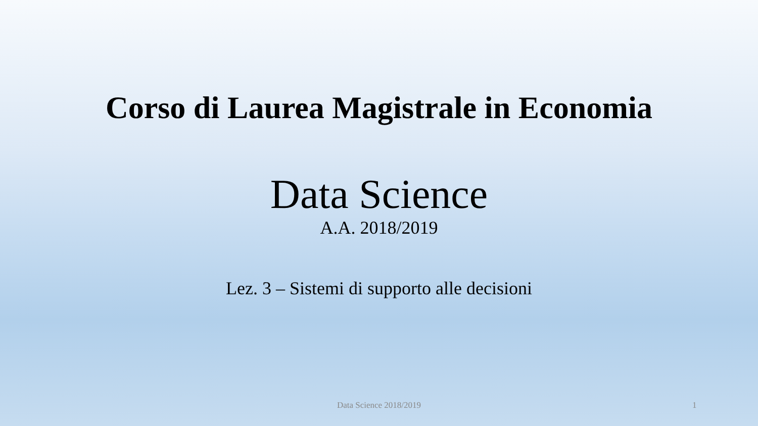Corso di Laurea Magistrale in Economia
Data Science
A.A. 2018/2019
Lez. 3 – Sistemi di supporto alle decisioni
Data Science 2018/2019 1